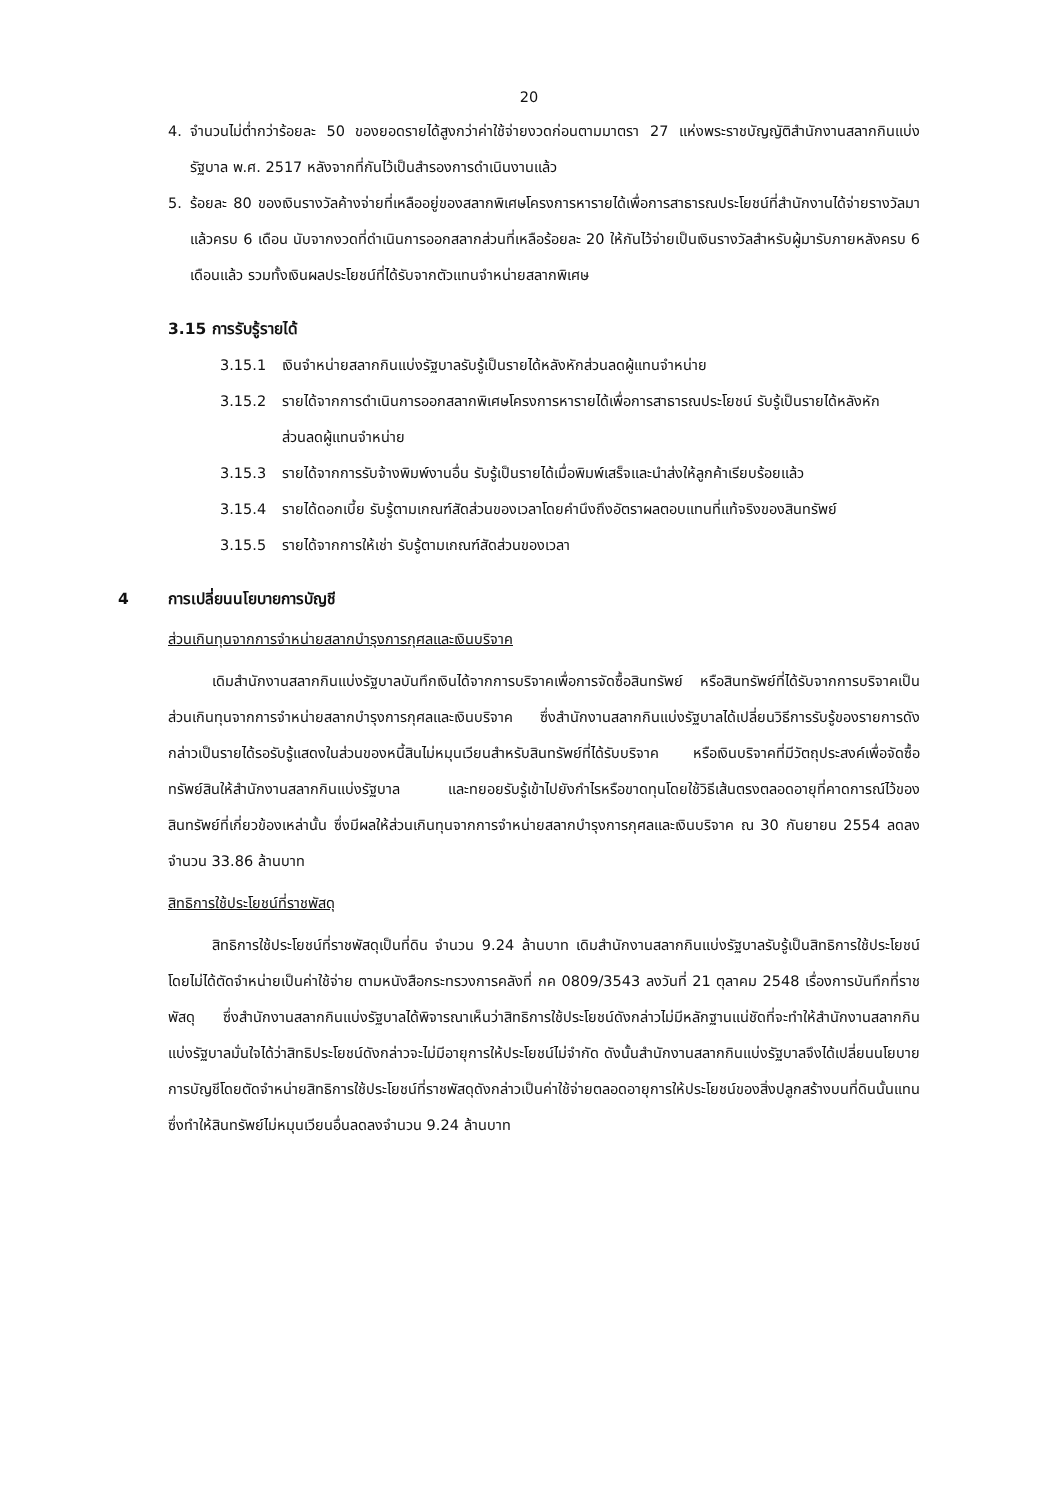20
4. จำนวนไม่ต่ำกว่าร้อยละ 50 ของยอดรายได้สูงกว่าค่าใช้จ่ายงวดก่อนตามมาตรา 27 แห่งพระราชบัญญัติสำนักงานสลากกินแบ่งรัฐบาล พ.ศ. 2517 หลังจากที่กันไว้เป็นสำรองการดำเนินงานแล้ว
5. ร้อยละ 80 ของเงินรางวัลค้างจ่ายที่เหลืออยู่ของสลากพิเศษโครงการหารายได้เพื่อการสาธารณประโยชน์ที่สำนักงานได้จ่ายรางวัลมาแล้วครบ 6 เดือน นับจากงวดที่ดำเนินการออกสลากส่วนที่เหลือร้อยละ 20 ให้กันไว้จ่ายเป็นเงินรางวัลสำหรับผู้มารับภายหลังครบ 6 เดือนแล้ว รวมทั้งเงินผลประโยชน์ที่ได้รับจากตัวแทนจำหน่ายสลากพิเศษ
3.15 การรับรู้รายได้
3.15.1 เงินจำหน่ายสลากกินแบ่งรัฐบาลรับรู้เป็นรายได้หลังหักส่วนลดผู้แทนจำหน่าย
3.15.2 รายได้จากการดำเนินการออกสลากพิเศษโครงการหารายได้เพื่อการสาธารณประโยชน์ รับรู้เป็นรายได้หลังหักส่วนลดผู้แทนจำหน่าย
3.15.3 รายได้จากการรับจ้างพิมพ์งานอื่น รับรู้เป็นรายได้เมื่อพิมพ์เสร็จและนำส่งให้ลูกค้าเรียบร้อยแล้ว
3.15.4 รายได้ดอกเบี้ย รับรู้ตามเกณฑ์สัดส่วนของเวลาโดยคำนึงถึงอัตราผลตอบแทนที่แท้จริงของสินทรัพย์
3.15.5 รายได้จากการให้เช่า รับรู้ตามเกณฑ์สัดส่วนของเวลา
4 การเปลี่ยนนโยบายการบัญชี
ส่วนเกินทุนจากการจำหน่ายสลากบำรุงการกุศลและเงินบริจาค
เดิมสำนักงานสลากกินแบ่งรัฐบาลบันทึกเงินได้จากการบริจาคเพื่อการจัดซื้อสินทรัพย์ หรือสินทรัพย์ที่ได้รับจากการบริจาคเป็นส่วนเกินทุนจากการจำหน่ายสลากบำรุงการกุศลและเงินบริจาค ซึ่งสำนักงานสลากกินแบ่งรัฐบาลได้เปลี่ยนวิธีการรับรู้ของรายการดังกล่าวเป็นรายได้รอรับรู้แสดงในส่วนของหนี้สินไม่หมุนเวียนสำหรับสินทรัพย์ที่ได้รับบริจาค หรือเงินบริจาคที่มีวัตถุประสงค์เพื่อจัดซื้อทรัพย์สินให้สำนักงานสลากกินแบ่งรัฐบาล และทยอยรับรู้เข้าไปยังกำไรหรือขาดทุนโดยใช้วิธีเส้นตรงตลอดอายุที่คาดการณ์ไว้ของสินทรัพย์ที่เกี่ยวข้องเหล่านั้น ซึ่งมีผลให้ส่วนเกินทุนจากการจำหน่ายสลากบำรุงการกุศลและเงินบริจาค ณ 30 กันยายน 2554 ลดลงจำนวน 33.86 ล้านบาท
สิทธิการใช้ประโยชน์ที่ราชพัสดุ
สิทธิการใช้ประโยชน์ที่ราชพัสดุเป็นที่ดิน จำนวน 9.24 ล้านบาท เดิมสำนักงานสลากกินแบ่งรัฐบาลรับรู้เป็นสิทธิการใช้ประโยชน์โดยไม่ได้ตัดจำหน่ายเป็นค่าใช้จ่าย ตามหนังสือกระทรวงการคลังที่ กค 0809/3543 ลงวันที่ 21 ตุลาคม 2548 เรื่องการบันทึกที่ราชพัสดุ ซึ่งสำนักงานสลากกินแบ่งรัฐบาลได้พิจารณาเห็นว่าสิทธิการใช้ประโยชน์ดังกล่าวไม่มีหลักฐานแน่ชัดที่จะทำให้สำนักงานสลากกินแบ่งรัฐบาลมั่นใจได้ว่าสิทธิประโยชน์ดังกล่าวจะไม่มีอายุการให้ประโยชน์ไม่จำกัด ดังนั้นสำนักงานสลากกินแบ่งรัฐบาลจึงได้เปลี่ยนนโยบายการบัญชีโดยตัดจำหน่ายสิทธิการใช้ประโยชน์ที่ราชพัสดุดังกล่าวเป็นค่าใช้จ่ายตลอดอายุการให้ประโยชน์ของสิ่งปลูกสร้างบนที่ดินนั้นแทน ซึ่งทำให้สินทรัพย์ไม่หมุนเวียนอื่นลดลงจำนวน 9.24 ล้านบาท
​